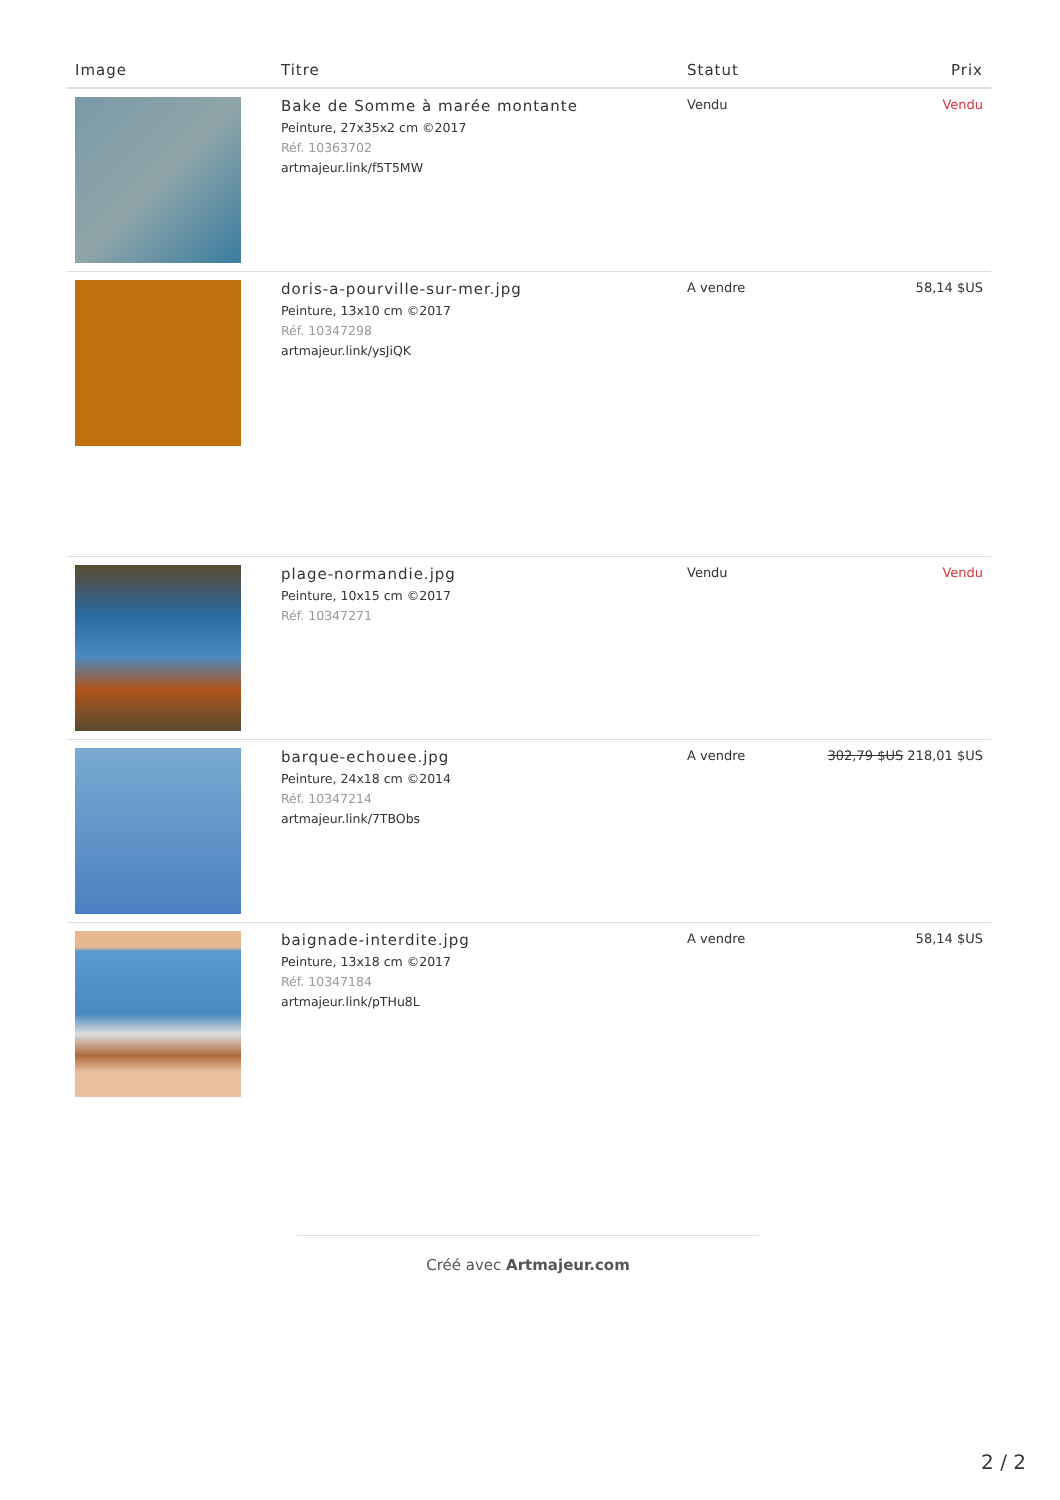| Image | Titre | Statut | Prix |
| --- | --- | --- | --- |
| | Bake de Somme à marée montante Peinture, 27x35x2 cm ©2017 Réf. 10363702 artmajeur.link/f5T5MW | Vendu | Vendu |
| | doris-a-pourville-sur-mer.jpg Peinture, 13x10 cm ©2017 Réf. 10347298 artmajeur.link/ysJiQK | A vendre | 58,14 $US |
| | plage-normandie.jpg Peinture, 10x15 cm ©2017 Réf. 10347271 | Vendu | Vendu |
| | barque-echouee.jpg Peinture, 24x18 cm ©2014 Réf. 10347214 artmajeur.link/7TBObs | A vendre | 302,79 $US 218,01 $US |
| | baignade-interdite.jpg Peinture, 13x18 cm ©2017 Réf. 10347184 artmajeur.link/pTHu8L | A vendre | 58,14 $US |
Créé avec Artmajeur.com
2 / 2